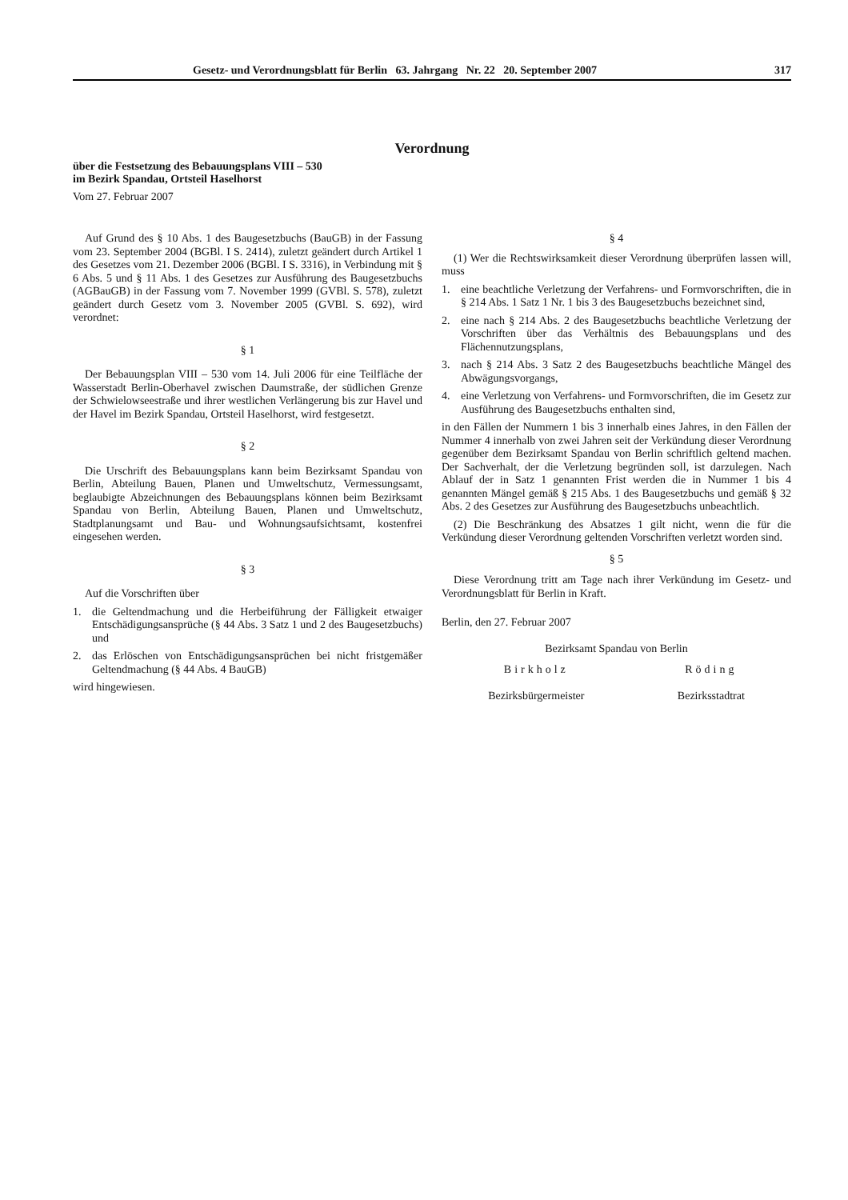Gesetz- und Verordnungsblatt für Berlin 63. Jahrgang Nr. 22 20. September 2007 317
Verordnung
über die Festsetzung des Bebauungsplans VIII – 530
im Bezirk Spandau, Ortsteil Haselhorst
Vom 27. Februar 2007
Auf Grund des § 10 Abs. 1 des Baugesetzbuchs (BauGB) in der Fassung vom 23. September 2004 (BGBl. I S. 2414), zuletzt geändert durch Artikel 1 des Gesetzes vom 21. Dezember 2006 (BGBl. I S. 3316), in Verbindung mit § 6 Abs. 5 und § 11 Abs. 1 des Gesetzes zur Ausführung des Baugesetzbuchs (AGBauGB) in der Fassung vom 7. November 1999 (GVBl. S. 578), zuletzt geändert durch Gesetz vom 3. November 2005 (GVBl. S. 692), wird verordnet:
§ 1
Der Bebauungsplan VIII – 530 vom 14. Juli 2006 für eine Teilfläche der Wasserstadt Berlin-Oberhavel zwischen Daumstraße, der südlichen Grenze der Schwielowseestraße und ihrer westlichen Verlängerung bis zur Havel und der Havel im Bezirk Spandau, Ortsteil Haselhorst, wird festgesetzt.
§ 2
Die Urschrift des Bebauungsplans kann beim Bezirksamt Spandau von Berlin, Abteilung Bauen, Planen und Umweltschutz, Vermessungsamt, beglaubigte Abzeichnungen des Bebauungsplans können beim Bezirksamt Spandau von Berlin, Abteilung Bauen, Planen und Umweltschutz, Stadtplanungsamt und Bau- und Wohnungsaufsichtsamt, kostenfrei eingesehen werden.
§ 3
Auf die Vorschriften über
1. die Geltendmachung und die Herbeiführung der Fälligkeit etwaiger Entschädigungsansprüche (§ 44 Abs. 3 Satz 1 und 2 des Baugesetzbuchs) und
2. das Erlöschen von Entschädigungsansprüchen bei nicht fristgemäßer Geltendmachung (§ 44 Abs. 4 BauGB)
wird hingewiesen.
§ 4
(1) Wer die Rechtswirksamkeit dieser Verordnung überprüfen lassen will, muss
1. eine beachtliche Verletzung der Verfahrens- und Formvorschriften, die in § 214 Abs. 1 Satz 1 Nr. 1 bis 3 des Baugesetzbuchs bezeichnet sind,
2. eine nach § 214 Abs. 2 des Baugesetzbuchs beachtliche Verletzung der Vorschriften über das Verhältnis des Bebauungsplans und des Flächennutzungsplans,
3. nach § 214 Abs. 3 Satz 2 des Baugesetzbuchs beachtliche Mängel des Abwägungsvorgangs,
4. eine Verletzung von Verfahrens- und Formvorschriften, die im Gesetz zur Ausführung des Baugesetzbuchs enthalten sind,
in den Fällen der Nummern 1 bis 3 innerhalb eines Jahres, in den Fällen der Nummer 4 innerhalb von zwei Jahren seit der Verkündung dieser Verordnung gegenüber dem Bezirksamt Spandau von Berlin schriftlich geltend machen. Der Sachverhalt, der die Verletzung begründen soll, ist darzulegen. Nach Ablauf der in Satz 1 genannten Frist werden die in Nummer 1 bis 4 genannten Mängel gemäß § 215 Abs. 1 des Baugesetzbuchs und gemäß § 32 Abs. 2 des Gesetzes zur Ausführung des Baugesetzbuchs unbeachtlich.
(2) Die Beschränkung des Absatzes 1 gilt nicht, wenn die für die Verkündung dieser Verordnung geltenden Vorschriften verletzt worden sind.
§ 5
Diese Verordnung tritt am Tage nach ihrer Verkündung im Gesetz- und Verordnungsblatt für Berlin in Kraft.
Berlin, den 27. Februar 2007
Bezirksamt Spandau von Berlin
Birkholz
Bezirksbürgermeister
Röding
Bezirksstadtrat